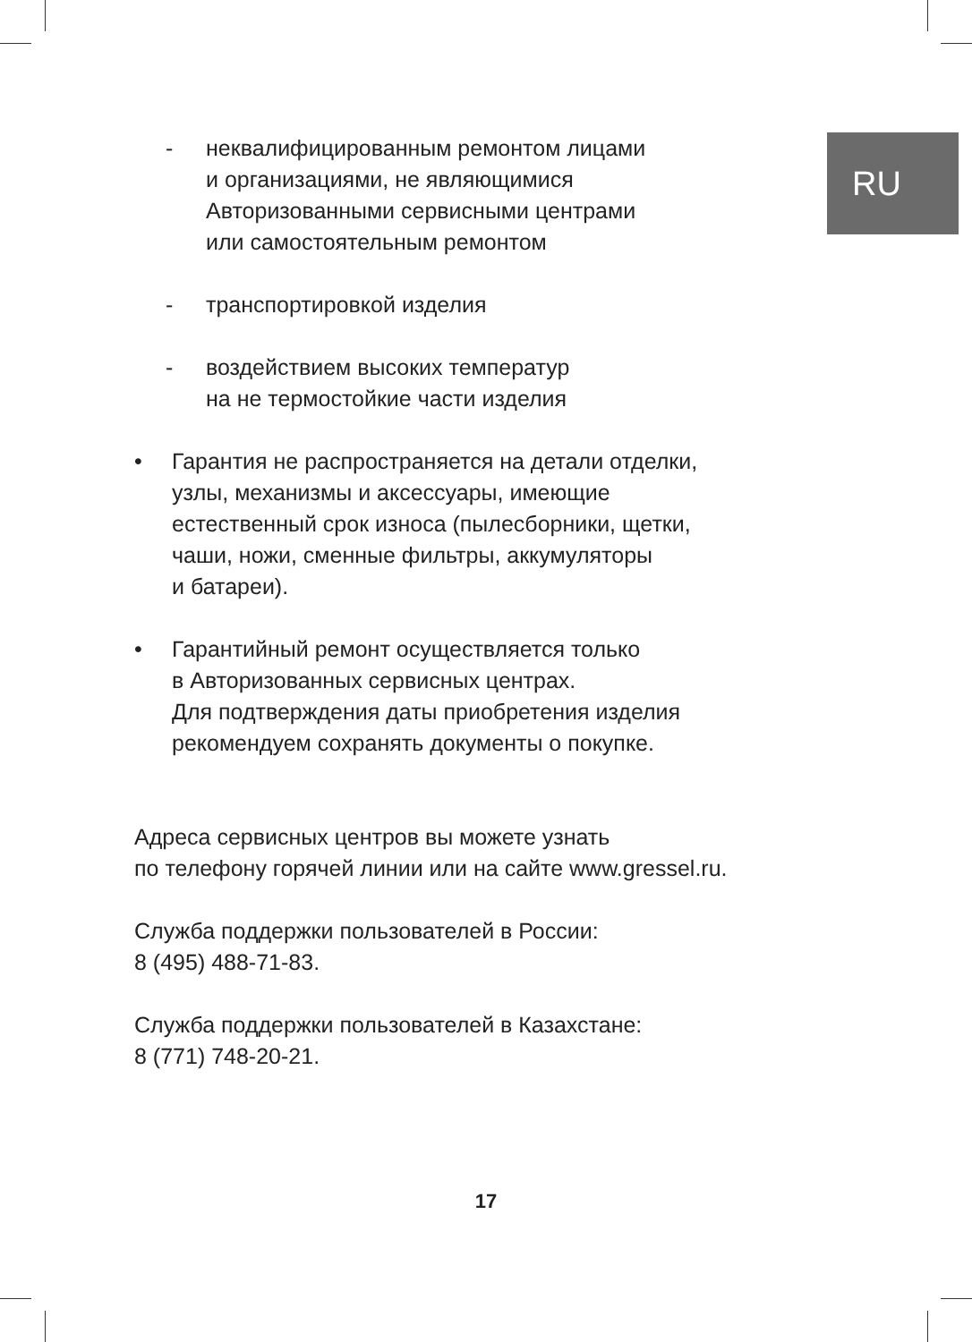RU
- неквалифицированным ремонтом лицами
и организациями, не являющимися
Авторизованными сервисными центрами
или самостоятельным ремонтом
- транспортировкой изделия
- воздействием высоких температур
на не термостойкие части изделия
• Гарантия не распространяется на детали отделки,
узлы, механизмы и аксессуары, имеющие
естественный срок износа (пылесборники, щетки,
чаши, ножи, сменные фильтры, аккумуляторы
и батареи).
• Гарантийный ремонт осуществляется только
в Авторизованных сервисных центрах.
Для подтверждения даты приобретения изделия
рекомендуем сохранять документы о покупке.
Адреса сервисных центров вы можете узнать
по телефону горячей линии или на сайте www.gressel.ru.
Служба поддержки пользователей в России:
8 (495) 488-71-83.
Служба поддержки пользователей в Казахстане:
8 (771) 748-20-21.
17